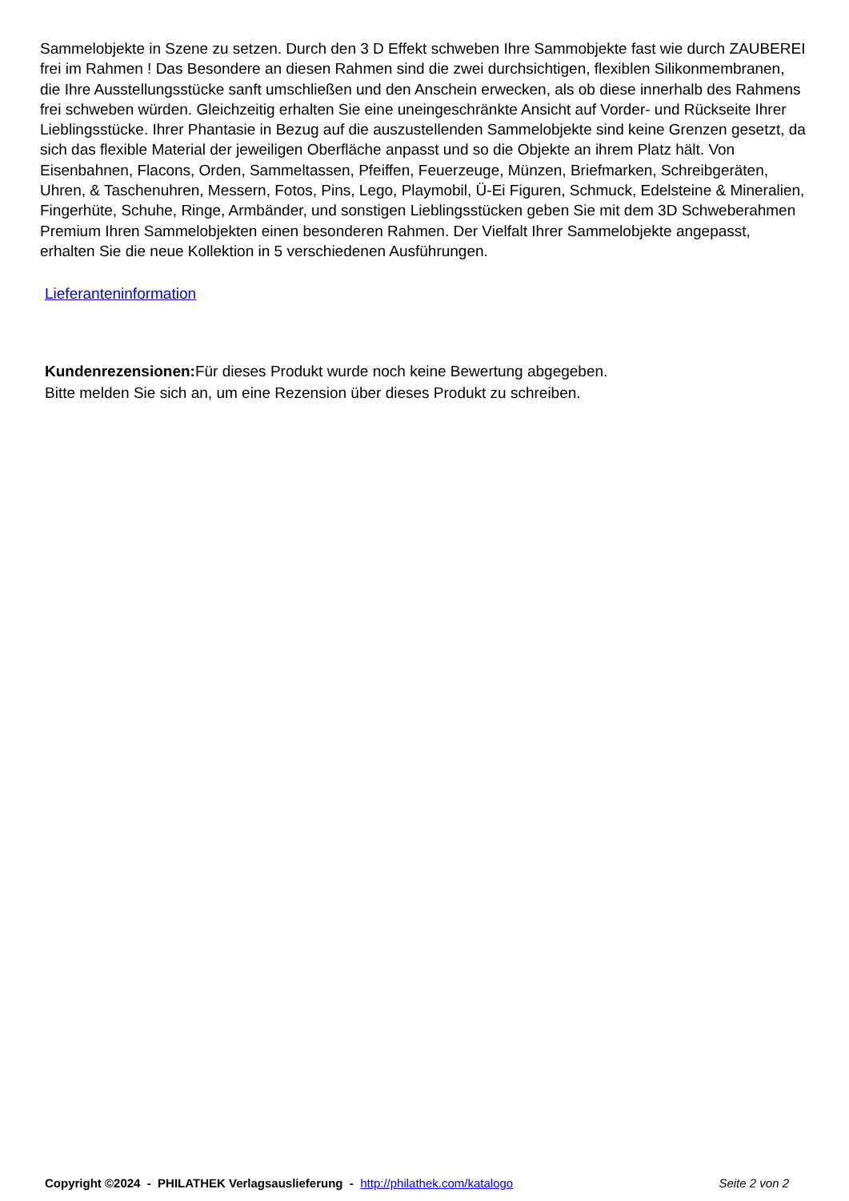Sammelobjekte in Szene zu setzen. Durch den 3 D Effekt schweben Ihre Sammobjekte fast wie durch ZAUBEREI frei im Rahmen ! Das Besondere an diesen Rahmen sind die zwei durchsichtigen, flexiblen Silikonmembranen, die Ihre Ausstellungsstücke sanft umschließen und den Anschein erwecken, als ob diese innerhalb des Rahmens frei schweben würden. Gleichzeitig erhalten Sie eine uneingeschränkte Ansicht auf Vorder- und Rückseite Ihrer Lieblingsstücke. Ihrer Phantasie in Bezug auf die auszustellenden Sammelobjekte sind keine Grenzen gesetzt, da sich das flexible Material der jeweiligen Oberfläche anpasst und so die Objekte an ihrem Platz hält. Von Eisenbahnen, Flacons, Orden, Sammeltassen, Pfeiffen, Feuerzeuge, Münzen, Briefmarken, Schreibgeräten, Uhren, & Taschenuhren, Messern, Fotos, Pins, Lego, Playmobil, Ü-Ei Figuren, Schmuck, Edelsteine & Mineralien, Fingerhüte, Schuhe, Ringe, Armbänder, und sonstigen Lieblingsstücken geben Sie mit dem 3D Schweberahmen Premium Ihren Sammelobjekten einen besonderen Rahmen. Der Vielfalt Ihrer Sammelobjekte angepasst, erhalten Sie die neue Kollektion in 5 verschiedenen Ausführungen.
Lieferanteninformation
Kundenrezensionen: Für dieses Produkt wurde noch keine Bewertung abgegeben.
Bitte melden Sie sich an, um eine Rezension über dieses Produkt zu schreiben.
Copyright ©2024 - PHILATHEK Verlagsauslieferung - http://philathek.com/katalogo Seite 2 von 2